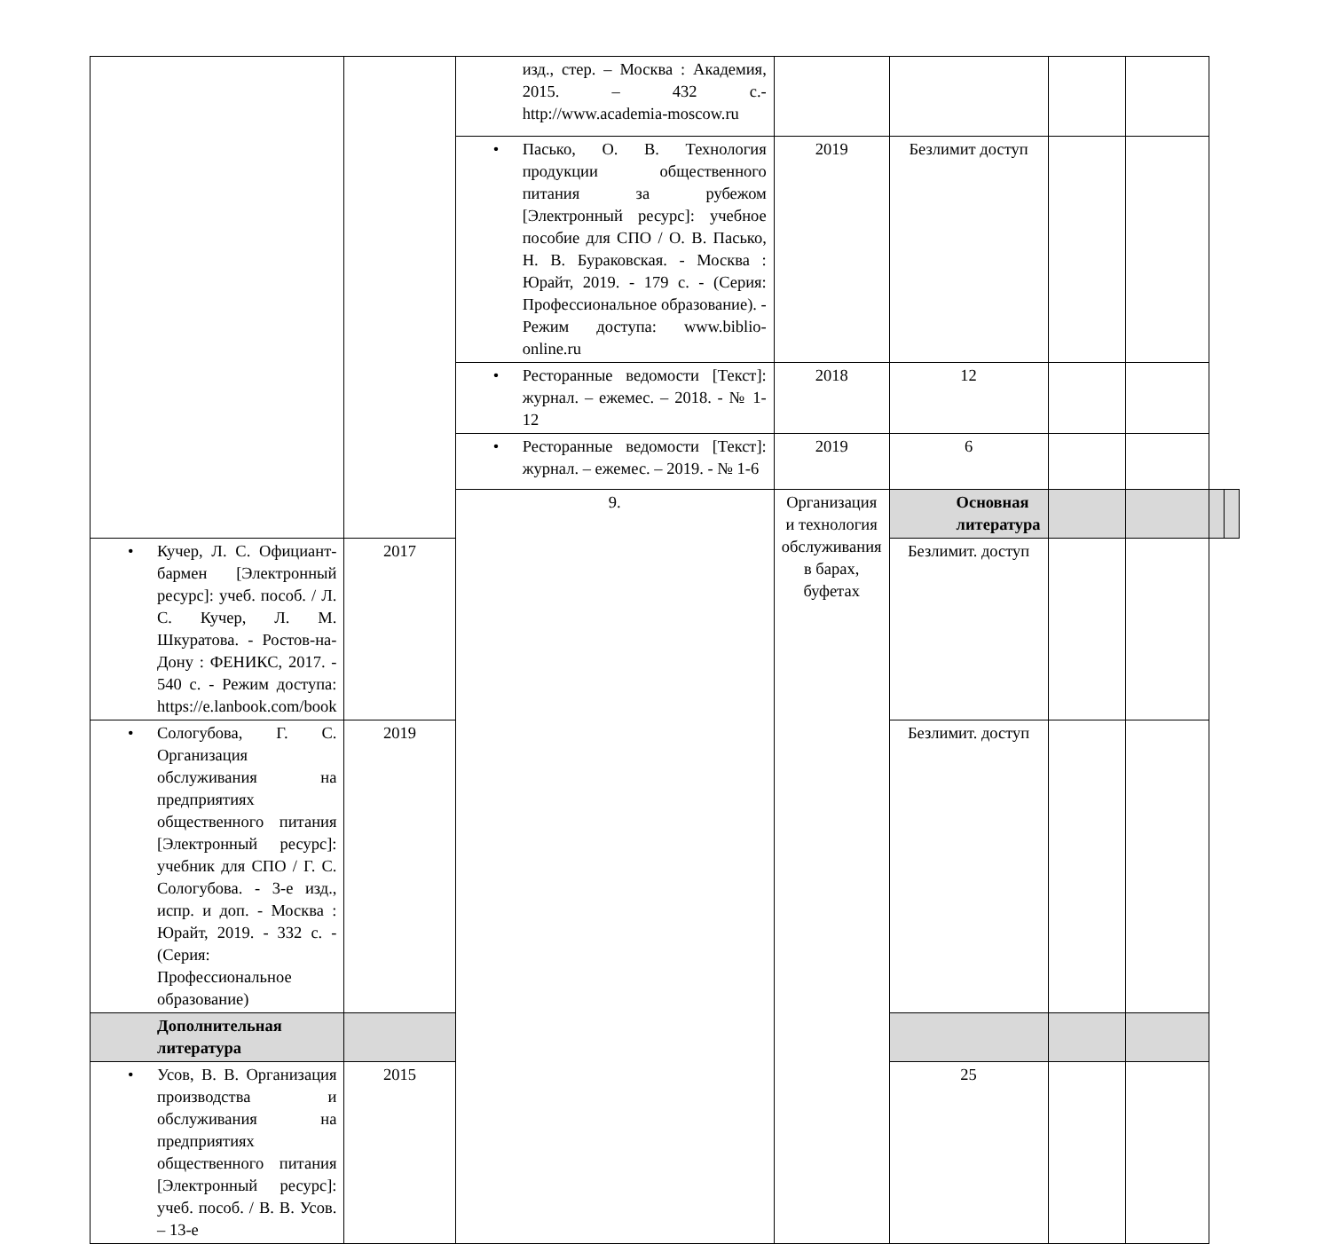| | | изд., стер. – Москва : Академия, 2015. – 432 с.- http://www.academia-moscow.ru | | | | | | |
| | | • Пасько, О. В. Технология продукции общественного питания за рубежом [Электронный ресурс]: учебное пособие для СПО / О. В. Пасько, Н. В. Бураковская. - Москва : Юрайт, 2019. - 179 с. - (Серия: Профессиональное образование). - Режим доступа: www.biblio-online.ru | 2019 | Безлимит доступ | | | | |
| | | • Ресторанные ведомости [Текст]: журнал. – ежемес. – 2018. - № 1-12 | 2018 | 12 | | | | |
| | | • Ресторанные ведомости [Текст]: журнал. – ежемес. – 2019. - № 1-6 | 2019 | 6 | | | | |
| | | 9. | Организация и технология обслуживания в барах, буфетах | Основная литература | | | | |
| • Кучер, Л. С. Официант-бармен [Электронный ресурс]: учеб. пособ. / Л. С. Кучер, Л. М. Шкуратова. - Ростов-на-Дону : ФЕНИКС, 2017. - 540 с. - Режим доступа: https://e.lanbook.com/book | 2017 | | | Безлимит. доступ | | | | |
| • Сологубова, Г. С. Организация обслуживания на предприятиях общественного питания [Электронный ресурс]: учебник для СПО / Г. С. Сологубова. - 3-е изд., испр. и доп. - Москва : Юрайт, 2019. - 332 с. - (Серия: Профессиональное образование) | 2019 | | | Безлимит. доступ | | | | |
| Дополнительная литература | | | | | | | | |
| • Усов, В. В. Организация производства и обслуживания на предприятиях общественного питания [Электронный ресурс]: учеб. пособ. / В. В. Усов. – 13-е | 2015 | | | 25 | | | | |